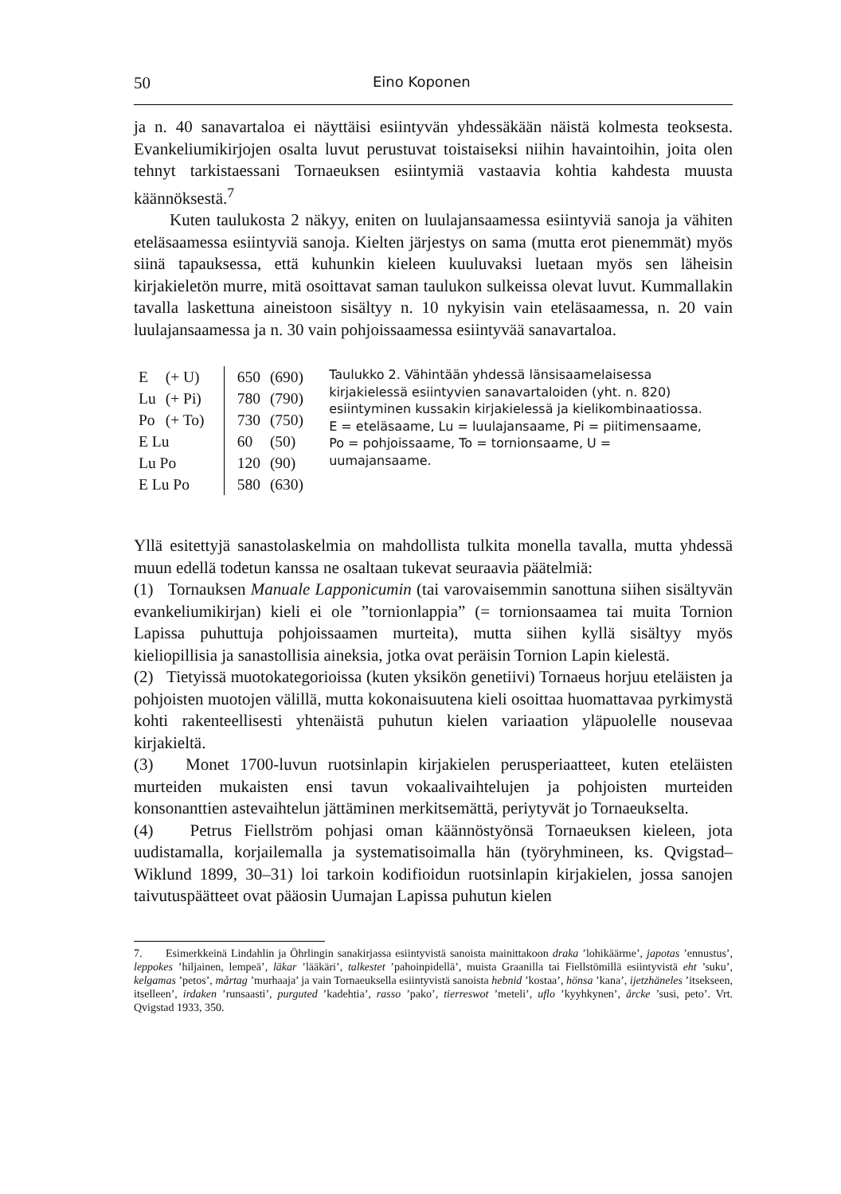50 Eino Koponen
ja n. 40 sanavartaloa ei näyttäisi esiintyvän yhdessäkään näistä kolmesta teoksesta. Evankeliumikirjojen osalta luvut perustuvat toistaiseksi niihin havaintoihin, joita olen tehnyt tarkistaessani Tornaeuksen esiintymiä vastaavia kohtia kahdesta muusta käännöksestä.<sup>7</sup>
Kuten taulukosta 2 näkyy, eniten on luulajansaamessa esiintyviä sanoja ja vähiten eteläsaamessa esiintyviä sanoja. Kielten järjestys on sama (mutta erot pienemmät) myös siinä tapauksessa, että kuhunkin kieleen kuuluvaksi luetaan myös sen läheisin kirjakieletön murre, mitä osoittavat saman taulukon sulkeissa olevat luvut. Kummallakin tavalla laskettuna aineistoon sisältyy n. 10 nykyisin vain eteläsaamessa, n. 20 vain luulajansaamessa ja n. 30 vain pohjoissaamessa esiintyvää sanavartaloa.
| E | (+ U) | 650 | (690) |
| Lu | (+ Pi) | 780 | (790) |
| Po | (+ To) | 730 | (750) |
| E Lu | | 60 | (50) |
| Lu Po | | 120 | (90) |
| E Lu Po | | 580 | (630) |
Taulukko 2. Vähintään yhdessä länsisaamelaisessa kirjakielessä esiintyvien sanavartaloiden (yht. n. 820) esiintyminen kussakin kirjakielessä ja kielikombinaatiossa. E = eteläsaame, Lu = luulajansaame, Pi = piitimensaame, Po = pohjoissaame, To = tornionsaame, U = uumajansaame.
Yllä esitettyjä sanastolaskelmia on mahdollista tulkita monella tavalla, mutta yhdessä muun edellä todetun kanssa ne osaltaan tukevat seuraavia päätelmiä:
(1) Tornauksen Manuale Lapponicumin (tai varovaisemmin sanottuna siihen sisältyvän evankeliumikirjan) kieli ei ole ”tornionlappia” (= tornionsaamea tai muita Tornion Lapissa puhuttuja pohjoissaamen murteita), mutta siihen kyllä sisältyy myös kieliopillisia ja sanastollisia aineksia, jotka ovat peräisin Tornion Lapin kielestä.
(2) Tietyissä muotokategorioissa (kuten yksikön genetiivi) Tornaeus horjuu eteläisten ja pohjoisten muotojen välillä, mutta kokonaisuutena kieli osoittaa huomattavaa pyrkimystä kohti rakenteellisesti yhtenäistä puhutun kielen variaation yläpuolelle nousevaa kirjakieltä.
(3) Monet 1700-luvun ruotsinlapin kirjakielen perusperiaatteet, kuten eteläisten murteiden mukaisten ensi tavun vokaalivaihtelujen ja pohjoisten murteiden konsonanttien astevaihtelun jättäminen merkitsemättä, periytyvät jo Tornaeukselta.
(4) Petrus Fiellström pohjasi oman käännöstyönsä Tornaeuksen kieleen, jota uudistamalla, korjailemalla ja systematisoimalla hän (työryhmineen, ks. Qvigstad–Wiklund 1899, 30–31) loi tarkoin kodifioidun ruotsinlapin kirjakielen, jossa sanojen taivutuspäätteet ovat pääosin Uumajan Lapissa puhutun kielen
7. Esimerkkeinä Lindahlin ja Öhrlingin sanakirjassa esiintyvistä sanoista mainittakoon draka ’lohikäärme’, japotas ’ennustus’, leppokes ’hiljainen, lempeä’, läkar ’lääkäri’, talkestet ’pahoinpidellä’, muista Graanilla tai Fiellstömillä esiintyvistä eht ’suku’, kelgamas ’petos’, mårtag ’murhaaja’ ja vain Tornaeuksella esiintyvistä sanoista hebnid ’kostaa’, hönsa ’kana’, ijetzhäneles ’itsekseen, itselleen’, irdaken ’runsaasti’, purguted ’kadehtia’, rasso ’pako’, tierreswot ’meteli’, uflo ’kyyhkynen’, årcke ’susi, peto’. Vrt. Qvigstad 1933, 350.